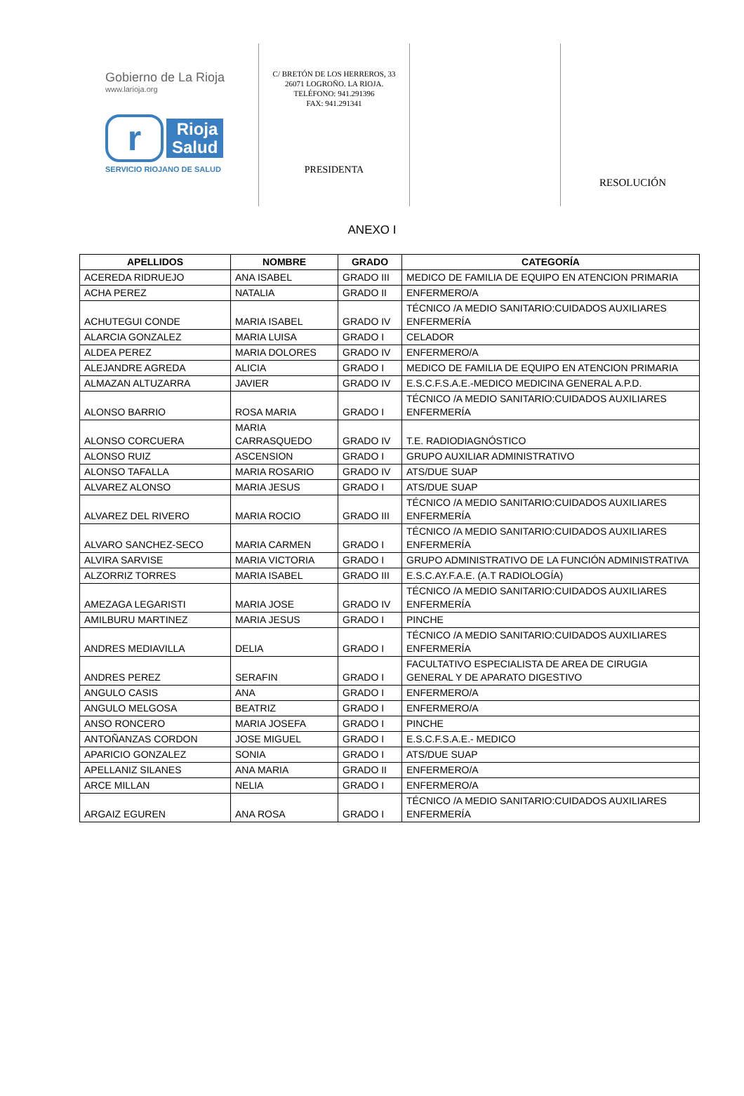Gobierno de La Rioja
www.larioja.org
r
Rioja
Salud
SERVICIO RIOJANO DE SALUD
C/ BRETÓN DE LOS HERREROS, 33
26071 LOGROÑO. LA RIOJA.
TELÉFONO: 941.291396
FAX: 941.291341
PRESIDENTA
RESOLUCIÓN
ANEXO I
| APELLIDOS | NOMBRE | GRADO | CATEGORÍA |
| --- | --- | --- | --- |
| ACEREDA RIDRUEJO | ANA ISABEL | GRADO III | MEDICO DE FAMILIA DE EQUIPO EN ATENCION PRIMARIA |
| ACHA PEREZ | NATALIA | GRADO II | ENFERMERO/A |
| ACHUTEGUI CONDE | MARIA ISABEL | GRADO IV | TÉCNICO /A MEDIO SANITARIO:CUIDADOS AUXILIARES ENFERMERÍA |
| ALARCIA GONZALEZ | MARIA LUISA | GRADO I | CELADOR |
| ALDEA PEREZ | MARIA DOLORES | GRADO IV | ENFERMERO/A |
| ALEJANDRE AGREDA | ALICIA | GRADO I | MEDICO DE FAMILIA DE EQUIPO EN ATENCION PRIMARIA |
| ALMAZAN ALTUZARRA | JAVIER | GRADO IV | E.S.C.F.S.A.E.-MEDICO MEDICINA GENERAL A.P.D. |
| ALONSO BARRIO | ROSA MARIA | GRADO I | TÉCNICO /A MEDIO SANITARIO:CUIDADOS AUXILIARES ENFERMERÍA |
| ALONSO CORCUERA | MARIA CARRASQUEDO | GRADO IV | T.E. RADIODIAGNÓSTICO |
| ALONSO RUIZ | ASCENSION | GRADO I | GRUPO AUXILIAR ADMINISTRATIVO |
| ALONSO TAFALLA | MARIA ROSARIO | GRADO IV | ATS/DUE SUAP |
| ALVAREZ ALONSO | MARIA JESUS | GRADO I | ATS/DUE SUAP |
| ALVAREZ DEL RIVERO | MARIA ROCIO | GRADO III | TÉCNICO /A MEDIO SANITARIO:CUIDADOS AUXILIARES ENFERMERÍA |
| ALVARO SANCHEZ-SECO | MARIA CARMEN | GRADO I | TÉCNICO /A MEDIO SANITARIO:CUIDADOS AUXILIARES ENFERMERÍA |
| ALVIRA SARVISE | MARIA VICTORIA | GRADO I | GRUPO ADMINISTRATIVO DE LA FUNCIÓN ADMINISTRATIVA |
| ALZORRIZ TORRES | MARIA ISABEL | GRADO III | E.S.C.AY.F.A.E. (A.T RADIOLOGÍA) |
| AMEZAGA LEGARISTI | MARIA JOSE | GRADO IV | TÉCNICO /A MEDIO SANITARIO:CUIDADOS AUXILIARES ENFERMERÍA |
| AMILBURU MARTINEZ | MARIA JESUS | GRADO I | PINCHE |
| ANDRES MEDIAVILLA | DELIA | GRADO I | TÉCNICO /A MEDIO SANITARIO:CUIDADOS AUXILIARES ENFERMERÍA |
| ANDRES PEREZ | SERAFIN | GRADO I | FACULTATIVO ESPECIALISTA DE AREA DE CIRUGIA GENERAL Y DE APARATO DIGESTIVO |
| ANGULO CASIS | ANA | GRADO I | ENFERMERO/A |
| ANGULO MELGOSA | BEATRIZ | GRADO I | ENFERMERO/A |
| ANSO RONCERO | MARIA JOSEFA | GRADO I | PINCHE |
| ANTOÑANZAS CORDON | JOSE MIGUEL | GRADO I | E.S.C.F.S.A.E.- MEDICO |
| APARICIO GONZALEZ | SONIA | GRADO I | ATS/DUE SUAP |
| APELLANIZ SILANES | ANA MARIA | GRADO II | ENFERMERO/A |
| ARCE MILLAN | NELIA | GRADO I | ENFERMERO/A |
| ARGAIZ EGUREN | ANA ROSA | GRADO I | TÉCNICO /A MEDIO SANITARIO:CUIDADOS AUXILIARES ENFERMERÍA |